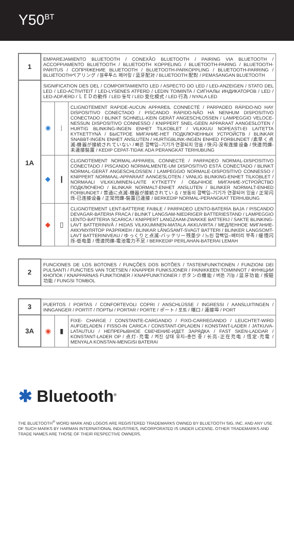Y50<sup>BT</sup>
| 1 | EMPAREJAMIENTO BLUETOOTH / CONEXÃO BLUETOOTH / PAIRING VIA BLUETOOTH / ACCOPPIAMENTO BLUETOOTH / BLUETOOTH KOPPELING / BLUETOOTH-PARING / BLUETOOTH-PARITUS / СОПРЯЖЕНИЕ BLUETOOTH / BLUETOOTH-PARKOPPLING / BLUETOOTH-PARRING / BLUETOOTHペアリング / 블루투스 페어링 / 蓝牙配对 / BLUETOOTH 配對 / PEMASANGAN BLUETOOTH | | |
| 1A | SIGNIFICATION DES DEL / COMPORTAMIENTO LED / ASPECTO DO LED / LED-ANZEIGEN / STATO DEL LED / LED-ACTIVITEIT / LED-LYSENES ATFERD / LEDIN TOIMINTA / СИГНАЛЫ ИНДИКАТОРОВ / LED / LED-ADFÆRD / ＬＥＤの動作 / LED 동작 / LED 变化模式 / LED 行為 / NYALA LED | | |
| | ✺ | ⁞ | CLIGNOTEMENT RAPIDE-AUCUN APPAREIL CONNECTÉ / PARPADEO RÁPIDO-NO HAY DISPOSITIVO CONECTADO / PISCANDO RÁPIDO-NÃO HÁ NENHUM DISPOSITIVO CONECTADO / BLINKT SCHNELL-KEIN GERÄT ANGESCHLOSSEN / LAMPEGGIO VELOCE-NESSUN DISPOSITIVO CONNESSO / KNIPPERT SNEL-GEEN APPARAAT AANGESLOTEN / HURTIG BLINKING-INGEN ENHET TILKOBLET / VILKKUU NOPEASTI-EI LAITETTA KYTKETTYNÄ / БЫСТРОЕ МИГАНИЕ-НЕТ ПОДКЛЮЧЕННЫХ УСТРОЙСТВ / BLINKAR SNABBT-INGEN ENHET ANSLUTEN / HURTIGBLINK-INGEN ENHED FORBUNDET /素早く点滅-機器が接続されていない / 빠른 깜빡임–기기가 연결되지 않음 / 快闪-没有连接设备 / 快速閃爍-未連接裝置 / KEDIP CEPAT-TIDAK ADA PERANGKAT TERHUBUNG |
| | ◆ | ❙ | CLIGNOTEMENT NORMAL-APPAREIL CONNECTÉ / PARPADEO NORMAL-DISPOSITIVO CONECTADO / PISCANDO NORMALMENTE-UM DISPOSITIVO ESTÁ CONECTADO / BLINKT NORMAL-GERÄT ANGESCHLOSSEN / LAMPEGGIO NORMALE-DISPOSITIVO CONNESSO / KNIPPERT NORMAAL-APPARAAT AANGESLOTEN / VANLIG BLINKING-ENHET TILKOBLET / NORMAALI VILKKUMINEN-LAITE KYTKETTY / ОБЫЧНОЕ МИГАНИЕ-УСТРОЙСТВО ПОДКЛЮЧЕНО / BLINKAR NORMALT-ENHET ANSLUTEN / BLINKER NORMALT-ENHED FORBUNDET / 普通に点滅-機器が接続されている / 보통의 깜빡임–기기가 연결되어 있음 / 正常闪烁-已连接设备 / 正常閃爍-裝置已連接 / BERKEDIP NORMAL-PERANGKAT TERHUBUNG |
| | ◆ | ▯ | CLIGNOTEMENT LENT-BATTERIE FAIBLE / PARPADEO LENTO-BATERÍA BAJA / PISCANDO DEVAGAR-BATERIA FRACA / BLINKT LANGSAM-NIEDRIGER BATTERIESTAND / LAMPEGGIO LENTO-BATTERIA SCARICA / KNIPPERT LANGZAAM-ZWAKKE BATTERIJ / SAKTE BLINKING-LAVT BATTERINIVÅ / HIDAS VILKKUMINEN-MATALA AKKUVIRTA / МЕДЛЕННОЕ МИГАНИЕ-АККУМУЛЯТОР РАЗРЯЖЕН / BLINKAR LÅNGSAMT-SVAGT BATTERI / BLINKER LANGSOMT-LAVT BATTERINIVEAU / ゆっくりと点滅-バッテリー残量少 / 느린 깜빡임–배터리 부족 / 缓慢闪烁-低电量 / 慢速閃爍-電池電力不足 / BERKEDIP PERLAHAN-BATERAI LEMAH |
| 2 | FUNCIONES DE LOS BOTONES / FUNÇÕES DOS BOTÕES / TASTENFUNKTIONEN / FUNZIONI DEI PULSANTI / FUNCTIES VAN TOETSEN / KNAPPER FUNKSJONER / PAINIKKEEN TOIMINNOT / ФУНКЦИИ КНОПОК / KNAPPARNAS FUNKTIONER / KNAPFUNKTIONER / ボタンの機能 / 버튼 기능 / 蓝牙功能 / 按鈕功能 / FUNGSI TOMBOL |
| 3 | PUERTOS / PORTAS / CONFORTEVOLI COPRI / ANSCHLÜSSE / INGRESSI / AANSLUITINGEN / INNGANGER / PORTIT / ПОРТЫ / PORTAR / PORTE / ポート / 포트 / 端口 / 連接埠 / PORT | | |
| 3A | ◉ | ▮ | FIXE- CHARGE / CONSTANTE-CARGANDO / FIXO-CARREGANDO / LEUCHTET-WIRD AUFGELADEN / FISSO-IN CARICA / CONSTANT-OPLADEN / KONSTANT-LADER / JATKUVA-LATAUTUU / НЕПРЕРЫВНОЕ СВЕЧЕНИЕ-ИДЕТ ЗАРЯДКА / FAST SKEN-LADDAR / KONSTANT-LADER OP / 点灯-充電 / 켜진 상태 유지–충전 중 / 长亮-正在充电 / 恆定-充電 / MENYALA KONSTAN-MENGISI BATERAI |
✱ Bluetooth<sup>®</sup>
THE BLUETOOTH<sup>®</sup> WORD MARK AND LOGOS ARE REGISTERED TRADEMARKS OWNED BY BLUETOOTH SIG, INC. AND ANY USE OF SUCH MARKS BY HARMAN INTERNATIONAL INDUSTRIES, INCORPORATED IS UNDER LICENSE. OTHER TRADEMARKS AND TRADE NAMES ARE THOSE OF THEIR RESPECTIVE OWNERS.